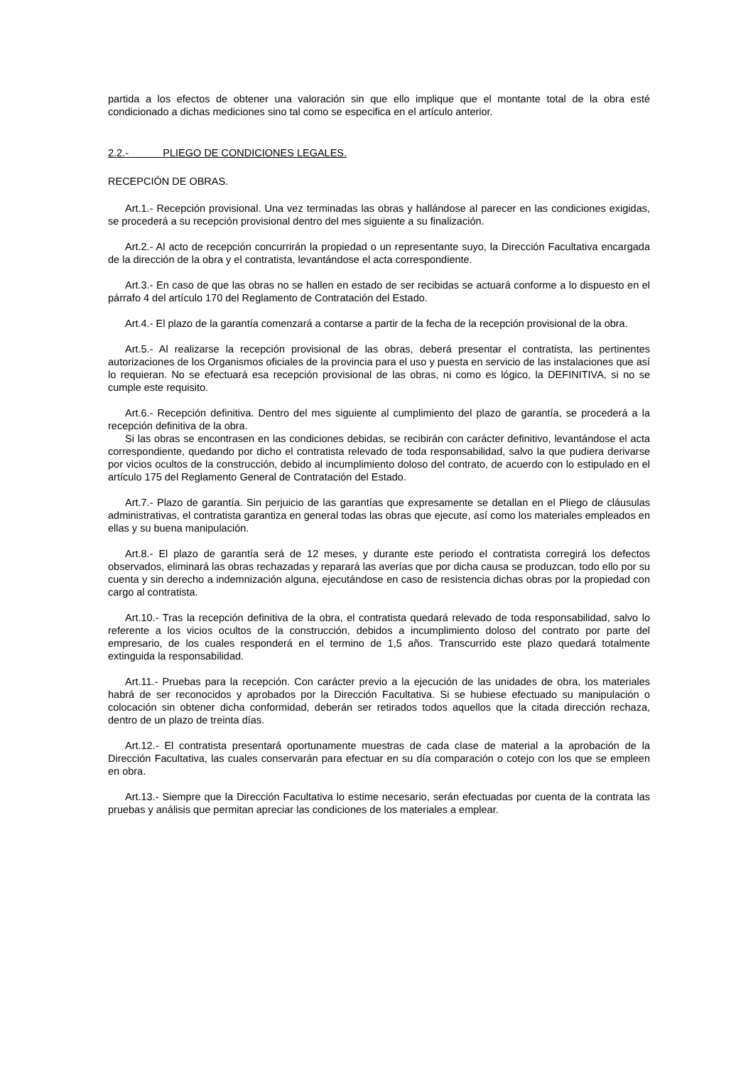partida a los efectos de obtener una valoración sin que ello implique que el montante total de la obra esté condicionado a dichas mediciones sino tal como se especifica en el artículo anterior.
2.2.- PLIEGO DE CONDICIONES LEGALES.
RECEPCIÓN DE OBRAS.
Art.1.- Recepción provisional. Una vez terminadas las obras y hallándose al parecer en las condiciones exigidas, se procederá a su recepción provisional dentro del mes siguiente a su finalización.
Art.2.- Al acto de recepción concurrirán la propiedad o un representante suyo, la Dirección Facultativa encargada de la dirección de la obra y el contratista, levantándose el acta correspondiente.
Art.3.- En caso de que las obras no se hallen en estado de ser recibidas se actuará conforme a lo dispuesto en el párrafo 4 del artículo 170 del Reglamento de Contratación del Estado.
Art.4.- El plazo de la garantía comenzará a contarse a partir de la fecha de la recepción provisional de la obra.
Art.5.- Al realizarse la recepción provisional de las obras, deberá presentar el contratista, las pertinentes autorizaciones de los Organismos oficiales de la provincia para el uso y puesta en servicio de las instalaciones que así lo requieran. No se efectuará esa recepción provisional de las obras, ni como es lógico, la DEFINITIVA, si no se cumple este requisito.
Art.6.- Recepción definitiva. Dentro del mes siguiente al cumplimiento del plazo de garantía, se procederá a la recepción definitiva de la obra.
Si las obras se encontrasen en las condiciones debidas, se recibirán con carácter definitivo, levantándose el acta correspondiente, quedando por dicho el contratista relevado de toda responsabilidad, salvo la que pudiera derivarse por vicios ocultos de la construcción, debido al incumplimiento doloso del contrato, de acuerdo con lo estipulado en el artículo 175 del Reglamento General de Contratación del Estado.
Art.7.- Plazo de garantía. Sin perjuicio de las garantías que expresamente se detallan en el Pliego de cláusulas administrativas, el contratista garantiza en general todas las obras que ejecute, así como los materiales empleados en ellas y su buena manipulación.
Art.8.- El plazo de garantía será de 12 meses, y durante este periodo el contratista corregirá los defectos observados, eliminará las obras rechazadas y reparará las averías que por dicha causa se produzcan, todo ello por su cuenta y sin derecho a indemnización alguna, ejecutándose en caso de resistencia dichas obras por la propiedad con cargo al contratista.
Art.10.- Tras la recepción definitiva de la obra, el contratista quedará relevado de toda responsabilidad, salvo lo referente a los vicios ocultos de la construcción, debidos a incumplimiento doloso del contrato por parte del empresario, de los cuales responderá en el termino de 1,5 años. Transcurrido este plazo quedará totalmente extinguida la responsabilidad.
Art.11.- Pruebas para la recepción. Con carácter previo a la ejecución de las unidades de obra, los materiales habrá de ser reconocidos y aprobados por la Dirección Facultativa. Si se hubiese efectuado su manipulación o colocación sin obtener dicha conformidad, deberán ser retirados todos aquellos que la citada dirección rechaza, dentro de un plazo de treinta días.
Art.12.- El contratista presentará oportunamente muestras de cada clase de material a la aprobación de la Dirección Facultativa, las cuales conservarán para efectuar en su día comparación o cotejo con los que se empleen en obra.
Art.13.- Siempre que la Dirección Facultativa lo estime necesario, serán efectuadas por cuenta de la contrata las pruebas y análisis que permitan apreciar las condiciones de los materiales a emplear.